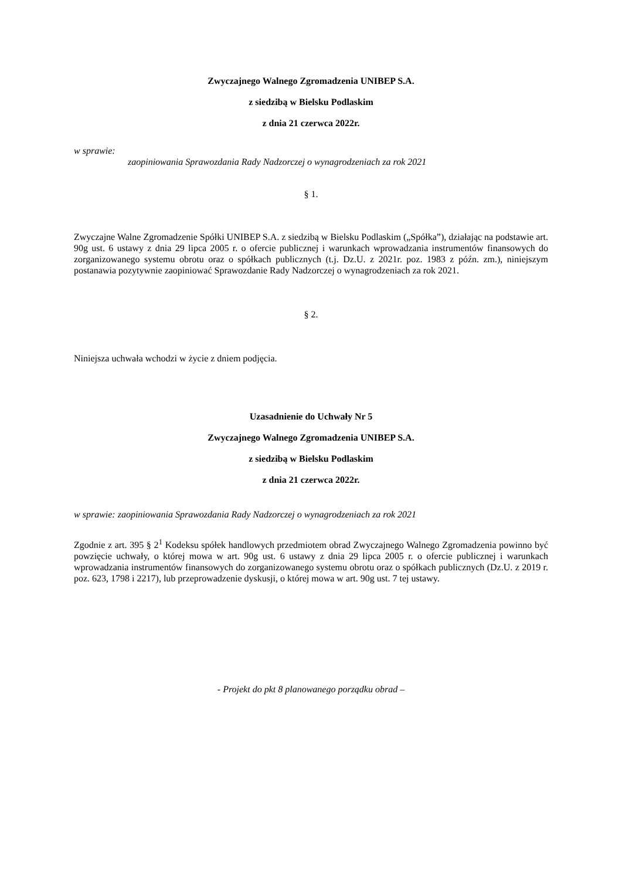Zwyczajnego Walnego Zgromadzenia UNIBEP S.A.
z siedzibą w Bielsku Podlaskim
z dnia 21 czerwca 2022r.
w sprawie:
zaopiniowania Sprawozdania Rady Nadzorczej o wynagrodzeniach za rok 2021
§ 1.
Zwyczajne Walne Zgromadzenie Spółki UNIBEP S.A. z siedzibą w Bielsku Podlaskim („Spółka”), działając na podstawie art. 90g ust. 6 ustawy z dnia 29 lipca 2005 r. o ofercie publicznej i warunkach wprowadzania instrumentów finansowych do zorganizowanego systemu obrotu oraz o spółkach publicznych (t.j. Dz.U. z 2021r. poz. 1983 z późn. zm.), niniejszym postanawia pozytywnie zaopiniować Sprawozdanie Rady Nadzorczej o wynagrodzeniach za rok 2021.
§ 2.
Niniejsza uchwała wchodzi w życie z dniem podjęcia.
Uzasadnienie do Uchwały Nr 5
Zwyczajnego Walnego Zgromadzenia UNIBEP S.A.
z siedzibą w Bielsku Podlaskim
z dnia 21 czerwca 2022r.
w sprawie: zaopiniowania Sprawozdania Rady Nadzorczej o wynagrodzeniach za rok 2021
Zgodnie z art. 395 § 2<sup>1</sup> Kodeksu spółek handlowych przedmiotem obrad Zwyczajnego Walnego Zgromadzenia powinno być powzięcie uchwały, o której mowa w art. 90g ust. 6 ustawy z dnia 29 lipca 2005 r. o ofercie publicznej i warunkach wprowadzania instrumentów finansowych do zorganizowanego systemu obrotu oraz o spółkach publicznych (Dz.U. z 2019 r. poz. 623, 1798 i 2217), lub przeprowadzenie dyskusji, o której mowa w art. 90g ust. 7 tej ustawy.
- Projekt do pkt 8 planowanego porządku obrad –